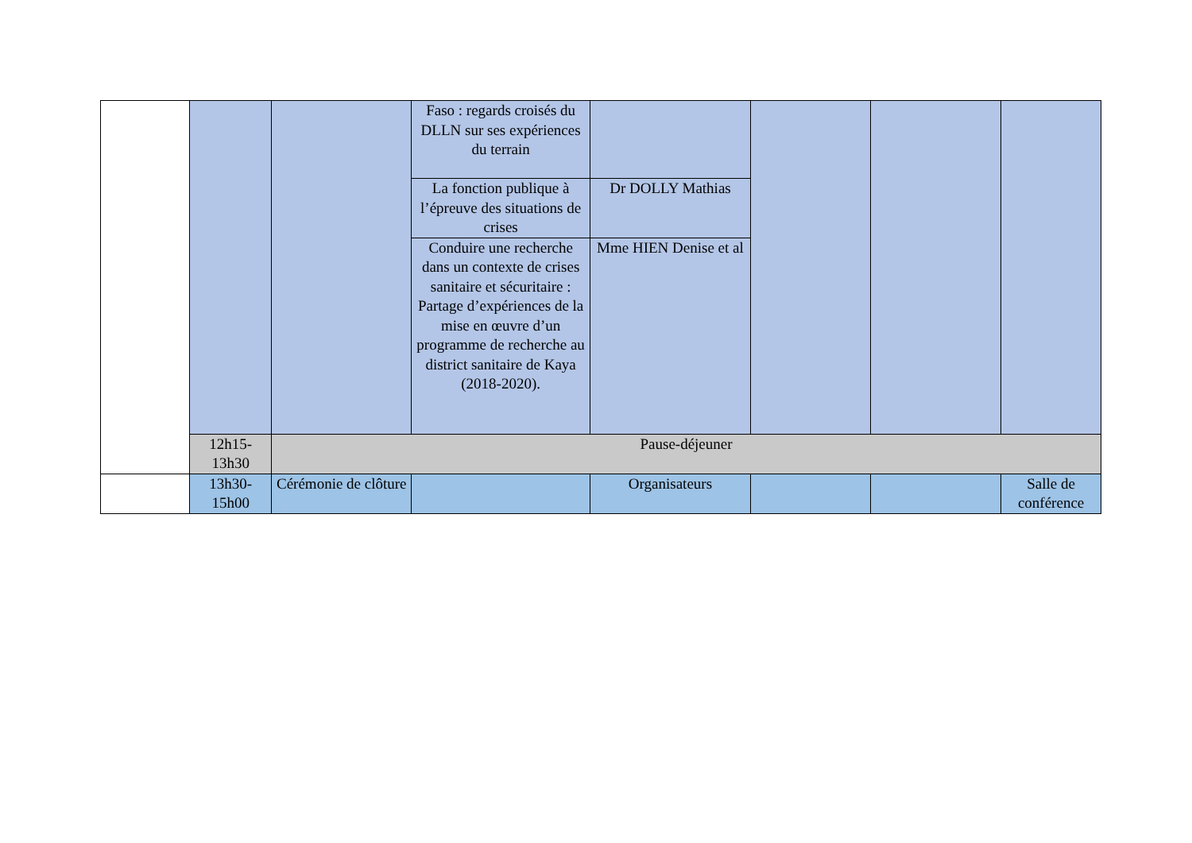| | | | Faso : regards croisés du DLLN sur ses expériences du terrain | | | | |
| | | | La fonction publique à l’épreuve des situations de crises | Dr DOLLY Mathias | | | |
| | | | Conduire une recherche dans un contexte de crises sanitaire et sécuritaire : Partage d’expériences de la mise en œuvre d’un programme de recherche au district sanitaire de Kaya (2018-2020). | Mme HIEN Denise et al | | | |
| | 12h15-13h30 | Pause-déjeuner | | | | | |
| | 13h30-15h00 | Cérémonie de clôture | | Organisateurs | | | Salle de conférence |